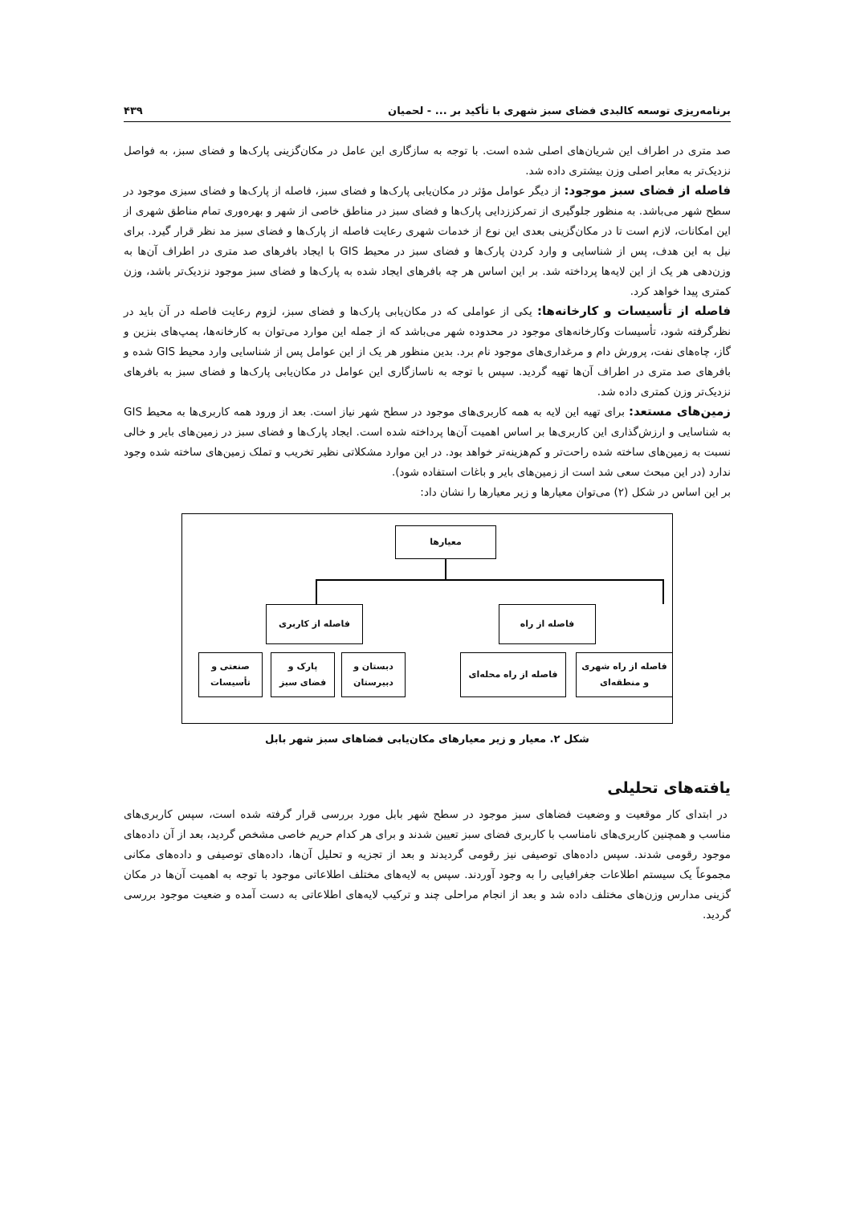برنامه‌ریزی توسعه کالبدی فضای سبز شهری با تأکید بر ... - لحمیان ۴۳۹
صد متری در اطراف این شریان‌های اصلی شده است. با توجه به سازگاری این عامل در مکان‌گزینی پارک‌ها و فضای سبز، به فواصل نزدیک‌تر به معابر اصلی وزن بیشتری داده شد.
فاصله از فضای سبز موجود: از دیگر عوامل مؤثر در مکان‌یابی پارک‌ها و فضای سبز، فاصله از پارک‌ها و فضای سبزی موجود در سطح شهر می‌باشد. به منظور جلوگیری از تمرکززدایی پارک‌ها و فضای سبز در مناطق خاصی از شهر و بهره‌وری تمام مناطق شهری از این امکانات، لازم است تا در مکان‌گزینی بعدی این نوع از خدمات شهری رعایت فاصله از پارک‌ها و فضای سبز مد نظر قرار گیرد. برای نیل به این هدف، پس از شناسایی و وارد کردن پارک‌ها و فضای سبز در محیط GIS با ایجاد بافرهای صد متری در اطراف آن‌ها به وزن‌دهی هر یک از این لایه‌ها پرداخته شد. بر این اساس هر چه بافرهای ایجاد شده به پارک‌ها و فضای سبز موجود نزدیک‌تر باشد، وزن کمتری پیدا خواهد کرد.
فاصله از تأسیسات و کارخانه‌ها: یکی از عواملی که در مکان‌یابی پارک‌ها و فضای سبز، لزوم رعایت فاصله در آن باید در نظرگرفته شود، تأسیسات وکارخانه‌های موجود در محدوده شهر می‌باشد که از جمله این موارد می‌توان به کارخانه‌ها، پمپ‌های بنزین و گاز، چاه‌های نفت، پرورش دام و مرغداری‌های موجود نام برد. بدین منظور هر یک از این عوامل پس از شناسایی وارد محیط GIS شده و بافرهای صد متری در اطراف آن‌ها تهیه گردید. سپس با توجه به ناسازگاری این عوامل در مکان‌یابی پارک‌ها و فضای سبز به بافرهای نزدیک‌تر وزن کمتری داده شد.
زمین‌های مستعد: برای تهیه این لایه به همه کاربری‌های موجود در سطح شهر نیاز است. بعد از ورود همه کاربری‌ها به محیط GIS به شناسایی و ارزش‌گذاری این کاربری‌ها بر اساس اهمیت آن‌ها پرداخته شده است. ایجاد پارک‌ها و فضای سبز در زمین‌های بایر و خالی نسبت به زمین‌های ساخته شده راحت‌تر و کم‌هزینه‌تر خواهد بود. در این موارد مشکلاتی نظیر تخریب و تملک زمین‌های ساخته شده وجود ندارد (در این مبحث سعی شد است از زمین‌های بایر و باغات استفاده شود).
بر این اساس در شکل (۲) می‌توان معیارها و زیر معیارها را نشان داد:
معیارها
فاصله از راه
فاصله از کاربری
فاصله از راه شهری
و منطقه‌ای
فاصله از راه محله‌ای
دبستان و
دبیرستان
پارک و
فضای سبز
صنعتی و
تأسیسات
شکل ۲. معیار و زیر معیارهای مکان‌یابی فضاهای سبز شهر بابل
یافته‌های تحلیلی
در ابتدای کار موقعیت و وضعیت فضاهای سبز موجود در سطح شهر بابل مورد بررسی قرار گرفته شده است، سپس کاربری‌های مناسب و همچنین کاربری‌های نامناسب با کاربری فضای سبز تعیین شدند و برای هر کدام حریم خاصی مشخص گردید، بعد از آن داده‌های موجود رقومی شدند. سپس داده‌های توصیفی نیز رقومی گردیدند و بعد از تجزیه و تحلیل آن‌ها، داده‌های توصیفی و داده‌های مکانی مجموعاً یک سیستم اطلاعات جغرافیایی را به وجود آوردند. سپس به لایه‌های مختلف اطلاعاتی موجود با توجه به اهمیت آن‌ها در مکان گزینی مدارس وزن‌های مختلف داده شد و بعد از انجام مراحلی چند و ترکیب لایه‌های اطلاعاتی به دست آمده و ضعیت موجود بررسی گردید.